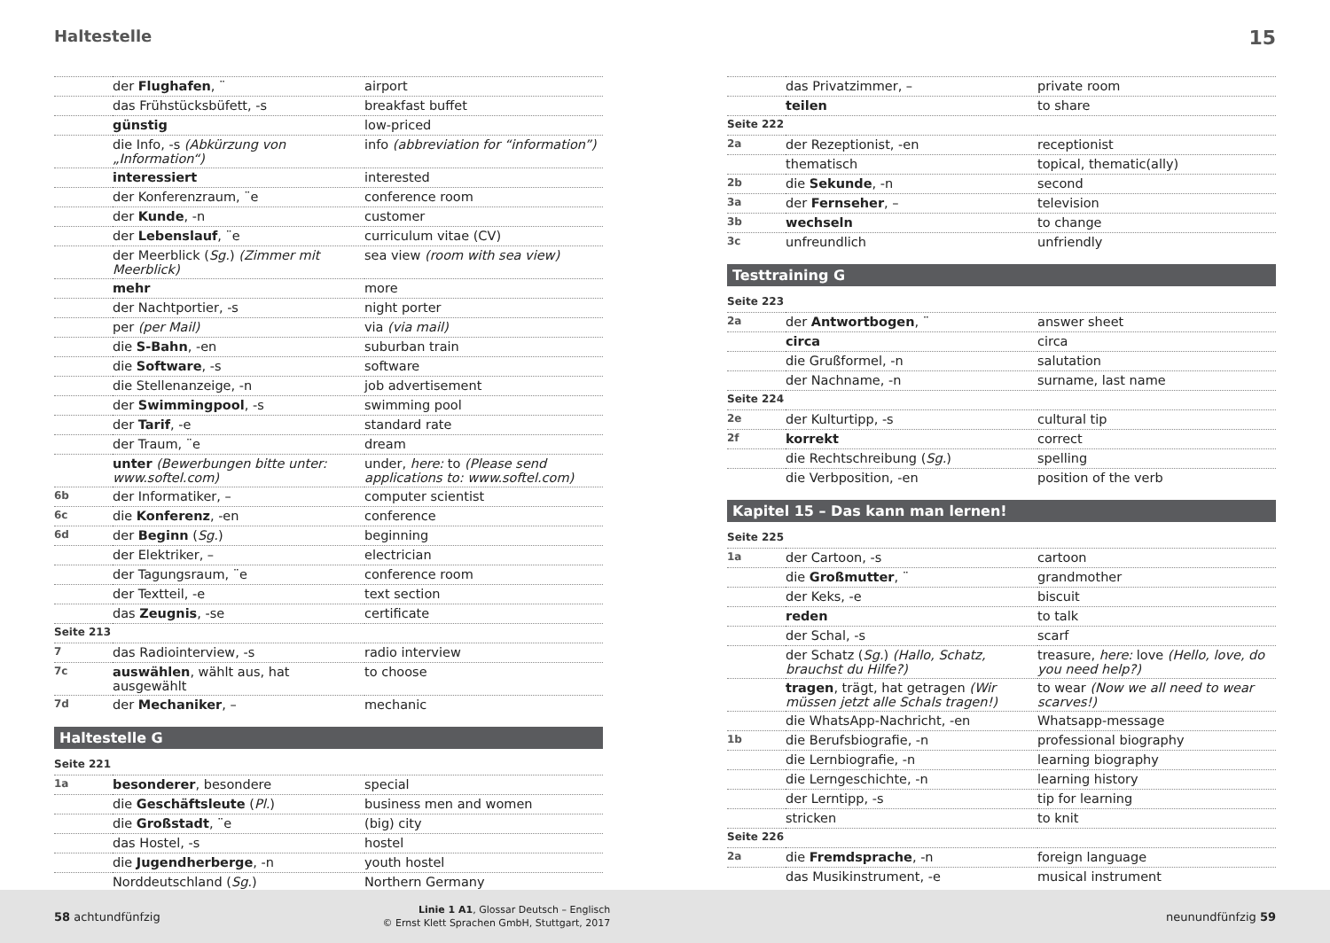Haltestelle 15
| | der Flughafen , ¨ | airport |
| | das Frühstücksbüfett, -s | breakfast buffet |
| | günstig | low-priced |
| | die Info, -s (Abkürzung von „Information“) | info (abbreviation for “information”) |
| | interessiert | interested |
| | der Konferenzraum, ¨e | conference room |
| | der Kunde , -n | customer |
| | der Lebenslauf , ¨e | curriculum vitae (CV) |
| | der Meerblick ( Sg. ) (Zimmer mit Meerblick) | sea view (room with sea view) |
| | mehr | more |
| | der Nachtportier, -s | night porter |
| | per (per Mail) | via (via mail) |
| | die S-Bahn , -en | suburban train |
| | die Software , -s | software |
| | die Stellenanzeige, -n | job advertisement |
| | der Swimmingpool , -s | swimming pool |
| | der Tarif , -e | standard rate |
| | der Traum, ¨e | dream |
| | unter (Bewerbungen bitte unter: www.softel.com) | under, here: to (Please send applications to: www.softel.com) |
| 6b | der Informatiker, – | computer scientist |
| 6c | die Konferenz , -en | conference |
| 6d | der Beginn ( Sg. ) | beginning |
| | der Elektriker, – | electrician |
| | der Tagungsraum, ¨e | conference room |
| | der Textteil, -e | text section |
| | das Zeugnis , -se | certificate |
| Seite 213 | | |
| 7 | das Radiointerview, -s | radio interview |
| 7c | auswählen , wählt aus, hat ausgewählt | to choose |
| 7d | der Mechaniker , – | mechanic |
Haltestelle G
| Seite 221 | | |
| 1a | besonderer , besondere | special |
| | die Geschäftsleute ( Pl. ) | business men and women |
| | die Großstadt , ¨e | (big) city |
| | das Hostel, -s | hostel |
| | die Jugendherberge , -n | youth hostel |
| | Norddeutschland ( Sg. ) | Northern Germany |
| | das Privatzimmer, – | private room |
| | teilen | to share |
| Seite 222 | | |
| 2a | der Rezeptionist, -en | receptionist |
| | thematisch | topical, thematic(ally) |
| 2b | die Sekunde , -n | second |
| 3a | der Fernseher , – | television |
| 3b | wechseln | to change |
| 3c | unfreundlich | unfriendly |
Testtraining G
| Seite 223 | | |
| 2a | der Antwortbogen , ¨ | answer sheet |
| | circa | circa |
| | die Grußformel, -n | salutation |
| | der Nachname, -n | surname, last name |
| Seite 224 | | |
| 2e | der Kulturtipp, -s | cultural tip |
| 2f | korrekt | correct |
| | die Rechtschreibung ( Sg. ) | spelling |
| | die Verbposition, -en | position of the verb |
Kapitel 15 – Das kann man lernen!
| Seite 225 | | |
| 1a | der Cartoon, -s | cartoon |
| | die Großmutter , ¨ | grandmother |
| | der Keks, -e | biscuit |
| | reden | to talk |
| | der Schal, -s | scarf |
| | der Schatz ( Sg. ) (Hallo, Schatz, brauchst du Hilfe?) | treasure, here: love (Hello, love, do you need help?) |
| | tragen , trägt, hat getragen (Wir müssen jetzt alle Schals tragen!) | to wear (Now we all need to wear scarves!) |
| | die WhatsApp-Nachricht, -en | Whatsapp-message |
| 1b | die Berufsbiografie, -n | professional biography |
| | die Lernbiografie, -n | learning biography |
| | die Lerngeschichte, -n | learning history |
| | der Lerntipp, -s | tip for learning |
| | stricken | to knit |
| Seite 226 | | |
| 2a | die Fremdsprache , -n | foreign language |
| | das Musikinstrument, -e | musical instrument |
58 achtundfünfzig Linie 1 A1, Glossar Deutsch – Englisch
© Ernst Klett Sprachen GmbH, Stuttgart, 2017 neunundfünfzig 59